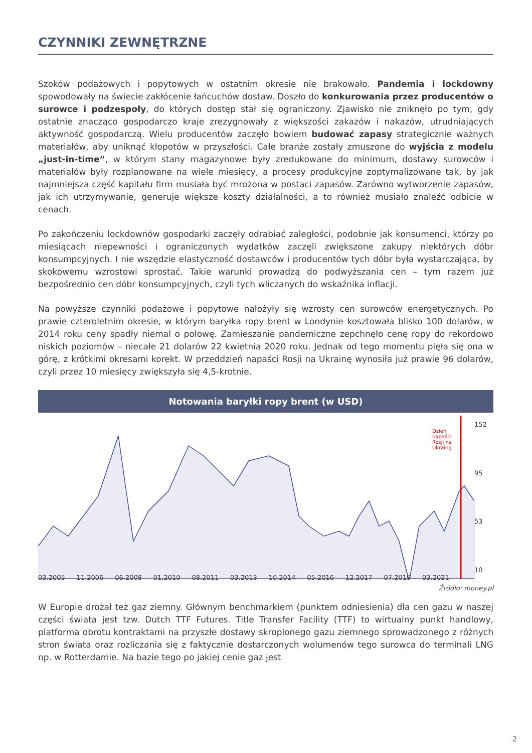CZYNNIKI ZEWNĘTRZNE
Szoków podażowych i popytowych w ostatnim okresie nie brakowało. Pandemia i lockdowny spowodowały na świecie zakłócenie łańcuchów dostaw. Doszło do konkurowania przez producentów o surowce i podzespoły, do których dostęp stał się ograniczony. Zjawisko nie zniknęło po tym, gdy ostatnie znacząco gospodarczo kraje zrezygnowały z większości zakazów i nakazów, utrudniających aktywność gospodarczą. Wielu producentów zaczęło bowiem budować zapasy strategicznie ważnych materiałów, aby uniknąć kłopotów w przyszłości. Całe branże zostały zmuszone do wyjścia z modelu „just-in-time”, w którym stany magazynowe były zredukowane do minimum, dostawy surowców i materiałów były rozplanowane na wiele miesięcy, a procesy produkcyjne zoptymalizowane tak, by jak najmniejsza część kapitału firm musiała być mrożona w postaci zapasów. Zarówno wytworzenie zapasów, jak ich utrzymywanie, generuje większe koszty działalności, a to również musiało znaleźć odbicie w cenach.
Po zakończeniu lockdownów gospodarki zaczęły odrabiać zaległości, podobnie jak konsumenci, którzy po miesiącach niepewności i ograniczonych wydatków zaczęli zwiększone zakupy niektórych dóbr konsumpcyjnych. I nie wszędzie elastyczność dostawców i producentów tych dóbr była wystarczająca, by skokowemu wzrostowi sprostać. Takie warunki prowadzą do podwyższania cen – tym razem już bezpośrednio cen dóbr konsumpcyjnych, czyli tych wliczanych do wskaźnika inflacji.
Na powyższe czynniki podażowe i popytowe nałożyły się wzrosty cen surowców energetycznych. Po prawie czteroletnim okresie, w którym baryłka ropy brent w Londynie kosztowała blisko 100 dolarów, w 2014 roku ceny spadły niemal o połowę. Zamieszanie pandemiczne zepchnęło cenę ropy do rekordowo niskich poziomów – niecałe 21 dolarów 22 kwietnia 2020 roku. Jednak od tego momentu pięła się ona w górę, z krótkimi okresami korekt. W przeddzień napaści Rosji na Ukrainę wynosiła już prawie 96 dolarów, czyli przez 10 miesięcy zwiększyła się 4,5-krotnie.
Notowania baryłki ropy brent (w USD)
152
95
53
10
Dzień napaści Rosji na Ukrainę
03.2005 11.2006 06.2008 01.2010 08.2011 03.2013 10.2014 05.2016 12.2017 07.2019 03.2021
Źródło: money.pl
W Europie drożał też gaz ziemny. Głównym benchmarkiem (punktem odniesienia) dla cen gazu w naszej części świata jest tzw. Dutch TTF Futures. Title Transfer Facility (TTF) to wirtualny punkt handlowy, platforma obrotu kontraktami na przyszłe dostawy skroplonego gazu ziemnego sprowadzonego z różnych stron świata oraz rozliczania się z faktycznie dostarczonych wolumenów tego surowca do terminali LNG np. w Rotterdamie. Na bazie tego po jakiej cenie gaz jest
2